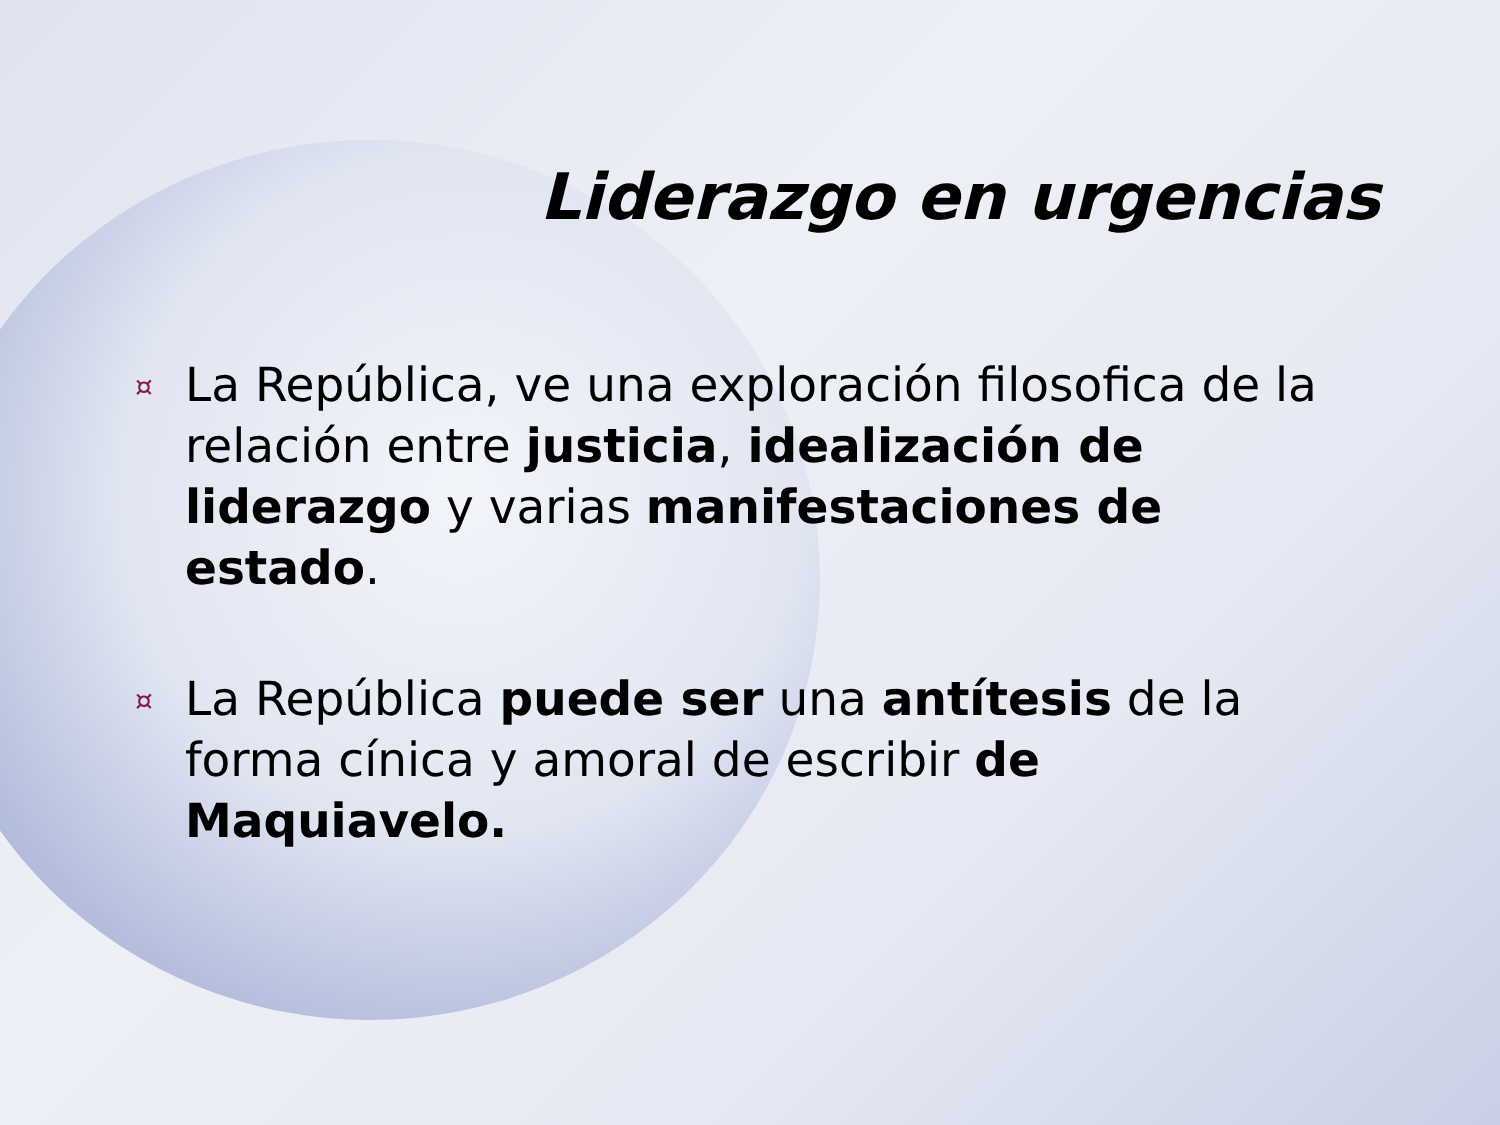Liderazgo en urgencias
¤ La República, ve una exploración filosofica de la relación entre justicia, idealización de liderazgo y varias manifestaciones de estado.
¤ La República puede ser una antítesis de la forma cínica y amoral de escribir de Maquiavelo.